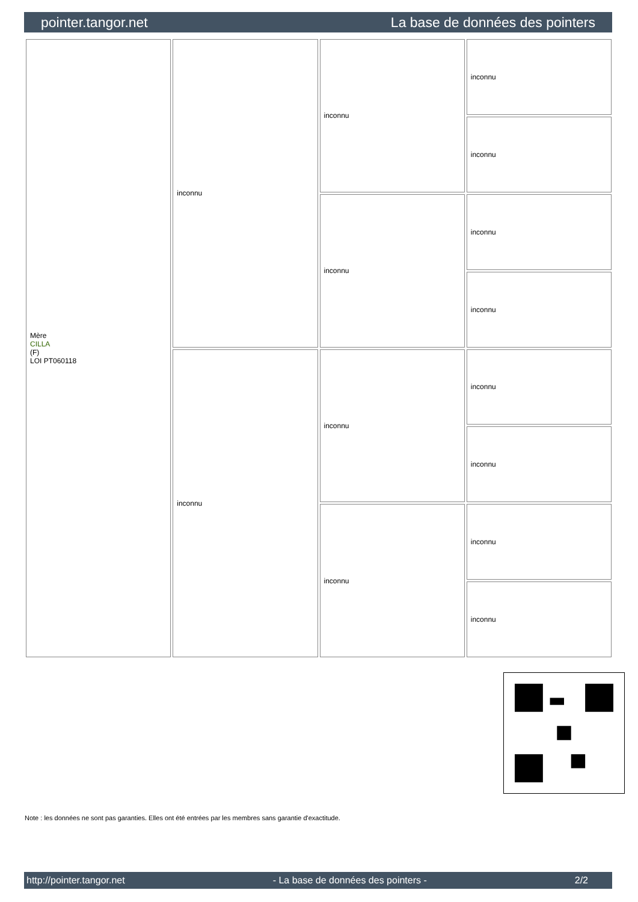pointer.tangor.net La base de données des pointers
| Mère CILLA (F) LOI PT060118 | inconnu | inconnu | inconnu |
| | | | inconnu |
| | | inconnu | inconnu |
| | | | inconnu |
| | inconnu | inconnu | inconnu |
| | | | inconnu |
| | | inconnu | inconnu |
| | | | inconnu |
Note : les données ne sont pas garanties. Elles ont été entrées par les membres sans garantie d'exactitude.
http://pointer.tangor.net - La base de données des pointers - 2/2